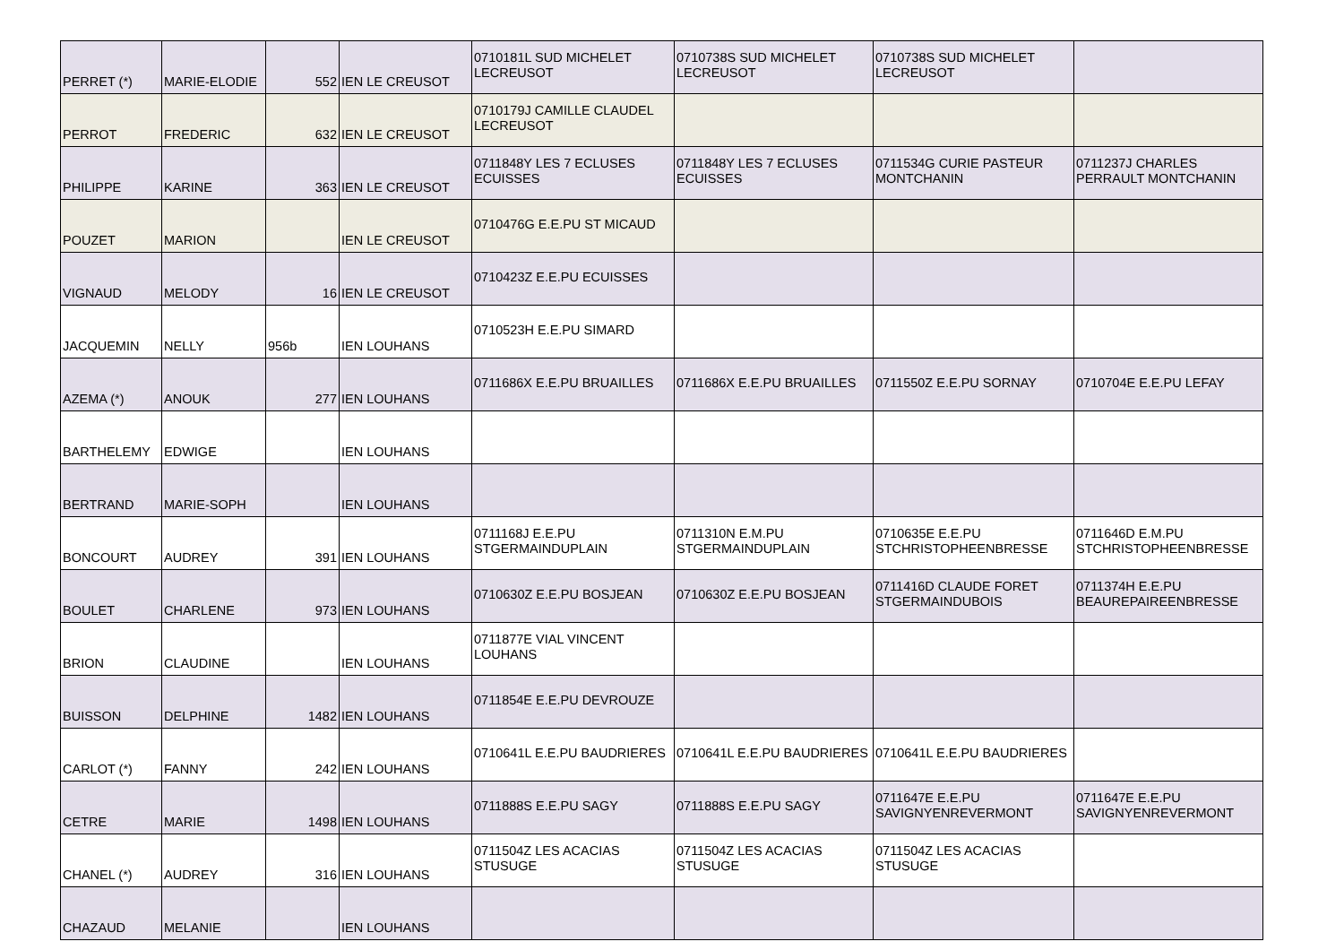| PERRET (*) | MARIE-ELODIE | 552 | IEN LE CREUSOT | 0710181L SUD MICHELET LECREUSOT | 0710738S SUD MICHELET LECREUSOT | 0710738S SUD MICHELET LECREUSOT | |
| PERROT | FREDERIC | 632 | IEN LE CREUSOT | 0710179J CAMILLE CLAUDEL LECREUSOT | | | |
| PHILIPPE | KARINE | 363 | IEN LE CREUSOT | 0711848Y LES 7 ECLUSES ECUISSES | 0711848Y LES 7 ECLUSES ECUISSES | 0711534G CURIE PASTEUR MONTCHANIN | 0711237J CHARLES PERRAULT MONTCHANIN |
| POUZET | MARION | | IEN LE CREUSOT | 0710476G E.E.PU ST MICAUD | | | |
| VIGNAUD | MELODY | 16 | IEN LE CREUSOT | 0710423Z E.E.PU ECUISSES | | | |
| JACQUEMIN | NELLY | 956b | IEN LOUHANS | 0710523H E.E.PU SIMARD | | | |
| AZEMA (*) | ANOUK | 277 | IEN LOUHANS | 0711686X E.E.PU BRUAILLES | 0711686X E.E.PU BRUAILLES | 0711550Z E.E.PU SORNAY | 0710704E E.E.PU LEFAY |
| BARTHELEMY | EDWIGE | | IEN LOUHANS | | | | |
| BERTRAND | MARIE-SOPH | | IEN LOUHANS | | | | |
| BONCOURT | AUDREY | 391 | IEN LOUHANS | 0711168J E.E.PU STGERMAINDUPLAIN | 0711310N E.M.PU STGERMAINDUPLAIN | 0710635E E.E.PU STCHRISTOPHEENBRESSE | 0711646D E.M.PU STCHRISTOPHEENBRESSE |
| BOULET | CHARLENE | 973 | IEN LOUHANS | 0710630Z E.E.PU BOSJEAN | 0710630Z E.E.PU BOSJEAN | 0711416D CLAUDE FORET STGERMAINDUBOIS | 0711374H E.E.PU BEAUREPAIREENBRESSE |
| BRION | CLAUDINE | | IEN LOUHANS | 0711877E VIAL VINCENT LOUHANS | | | |
| BUISSON | DELPHINE | 1482 | IEN LOUHANS | 0711854E E.E.PU DEVROUZE | | | |
| CARLOT (*) | FANNY | 242 | IEN LOUHANS | 0710641L E.E.PU BAUDRIERES | 0710641L E.E.PU BAUDRIERES | 0710641L E.E.PU BAUDRIERES | |
| CETRE | MARIE | 1498 | IEN LOUHANS | 0711888S E.E.PU SAGY | 0711888S E.E.PU SAGY | 0711647E E.E.PU SAVIGNYENREVERMONT | 0711647E E.E.PU SAVIGNYENREVERMONT |
| CHANEL (*) | AUDREY | 316 | IEN LOUHANS | 0711504Z LES ACACIAS STUSUGE | 0711504Z LES ACACIAS STUSUGE | 0711504Z LES ACACIAS STUSUGE | |
| CHAZAUD | MELANIE | | IEN LOUHANS | | | | |